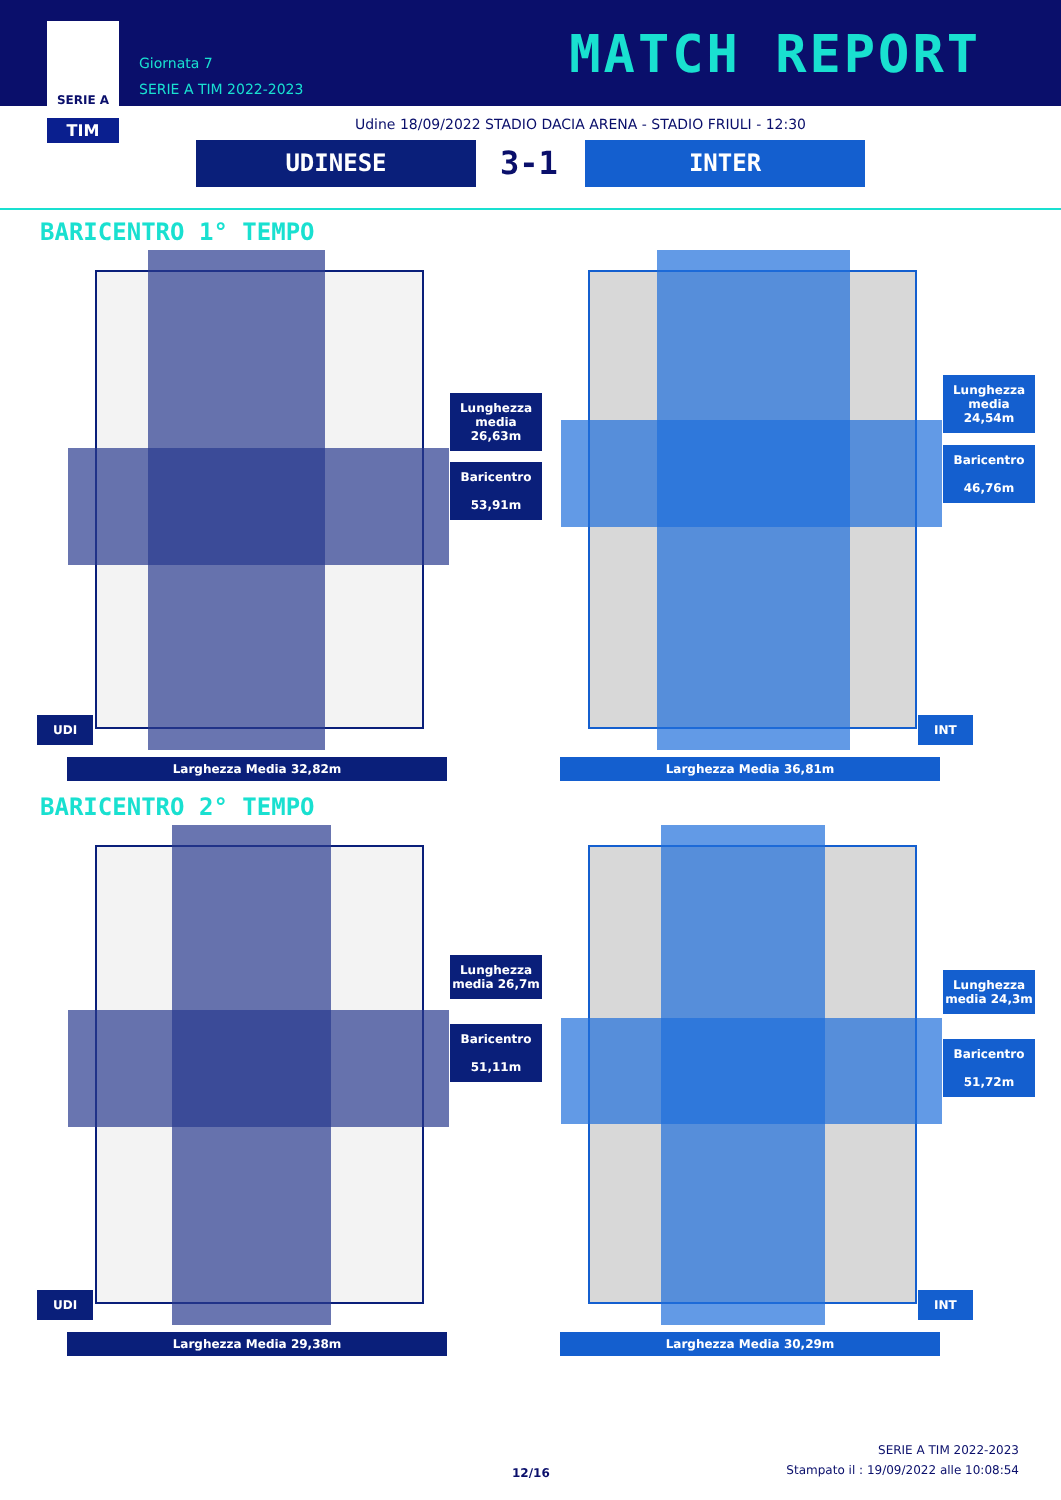SERIE A
TIM
Giornata 7
SERIE A TIM 2022-2023
MATCH REPORT
Udine 18/09/2022 STADIO DACIA ARENA - STADIO FRIULI - 12:30
UDINESE 3-1 INTER
BARICENTRO 1° TEMPO
Lunghezza media 26,63m
Baricentro
53,91m
UDI
Larghezza Media 32,82m
Lunghezza media 24,54m
Baricentro
46,76m
INT
Larghezza Media 36,81m
BARICENTRO 2° TEMPO
Lunghezza media 26,7m
Baricentro
51,11m
UDI
Larghezza Media 29,38m
Lunghezza media 24,3m
Baricentro
51,72m
INT
Larghezza Media 30,29m
12/16
SERIE A TIM 2022-2023
Stampato il : 19/09/2022 alle 10:08:54